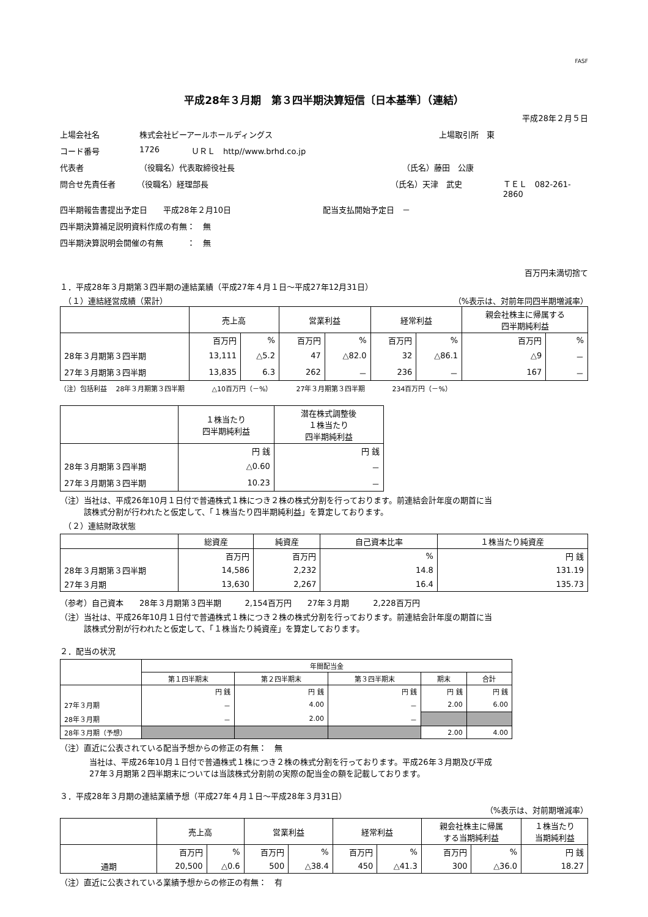FASF
平成28年３月期　第３四半期決算短信〔日本基準〕（連結）
平成28年２月５日
上場会社名 株式会社ビーアールホールディングス 上場取引所　東
コード番号 1726 ＵＲＬ　http//www.brhd.co.jp
代表者 （役職名）代表取締役社長 （氏名）藤田　公康
問合せ先責任者 （役職名）経理部長 （氏名）天津　武史 ＴＥＬ　082-261-2860
四半期報告書提出予定日　　平成28年２月10日 配当支払開始予定日　－
四半期決算補足説明資料作成の有無：　無
四半期決算説明会開催の有無　　　：　無
百万円未満切捨て
１．平成28年３月期第３四半期の連結業績（平成27年４月１日～平成27年12月31日）
　（１）連結経営成績（累計） （%表示は、対前年同四半期増減率）
| | 売上高 | | 営業利益 | | 経常利益 | | 親会社株主に帰属する 四半期純利益 | |
| --- | --- | --- | --- | --- | --- | --- | --- | --- |
| | 百万円 | % | 百万円 | % | 百万円 | % | 百万円 | % |
| 28年３月期第３四半期 | 13,111 | △5.2 | 47 | △82.0 | 32 | △86.1 | △9 | － |
| 27年３月期第３四半期 | 13,835 | 6.3 | 262 | － | 236 | － | 167 | － |
（注）包括利益　 28年３月期第３四半期　　　　△10百万円（－%）　　　　27年３月期第３四半期　　　　234百万円（－%）
| | １株当たり 四半期純利益 | 潜在株式調整後 １株当たり 四半期純利益 |
| --- | --- | --- |
| | 円 銭 | 円 銭 |
| 28年３月期第３四半期 | △0.60 | － |
| 27年３月期第３四半期 | 10.23 | － |
（注）当社は、平成26年10月１日付で普通株式１株につき２株の株式分割を行っております。前連結会計年度の期首に当
　　　該株式分割が行われたと仮定して、「１株当たり四半期純利益」を算定しております。
　（２）連結財政状態
| | 総資産 | 純資産 | 自己資本比率 | １株当たり純資産 |
| --- | --- | --- | --- | --- |
| | 百万円 | 百万円 | % | 円 銭 |
| 28年３月期第３四半期 | 14,586 | 2,232 | 14.8 | 131.19 |
| 27年３月期 | 13,630 | 2,267 | 16.4 | 135.73 |
（参考）自己資本　　28年３月期第３四半期　　　2,154百万円　　27年３月期　　　2,228百万円
（注）当社は、平成26年10月１日付で普通株式１株につき２株の株式分割を行っております。前連結会計年度の期首に当
　　　該株式分割が行われたと仮定して、「１株当たり純資産」を算定しております。
２．配当の状況
| | 年間配当金 | | | | |
| --- | --- | --- | --- | --- | --- |
| | 第１四半期末 | 第２四半期末 | 第３四半期末 | 期末 | 合計 |
| | 円 銭 | 円 銭 | 円 銭 | 円 銭 | 円 銭 |
| 27年３月期 | － | 4.00 | － | 2.00 | 6.00 |
| 28年３月期 | － | 2.00 | － | | |
| 28年３月期（予想） | | | | 2.00 | 4.00 |
（注）直近に公表されている配当予想からの修正の有無：　無
当社は、平成26年10月１日付で普通株式１株につき２株の株式分割を行っております。平成26年３月期及び平成
27年３月期第２四半期末については当該株式分割前の実際の配当金の額を記載しております。
３．平成28年３月期の連結業績予想（平成27年４月１日～平成28年３月31日）
（%表示は、対前期増減率）
| | 売上高 | | 営業利益 | | 経常利益 | | 親会社株主に帰属 する当期純利益 | | １株当たり 当期純利益 |
| --- | --- | --- | --- | --- | --- | --- | --- | --- | --- |
| | 百万円 | % | 百万円 | % | 百万円 | % | 百万円 | % | 円 銭 |
| 通期 | 20,500 | △0.6 | 500 | △38.4 | 450 | △41.3 | 300 | △36.0 | 18.27 |
（注）直近に公表されている業績予想からの修正の有無：　有